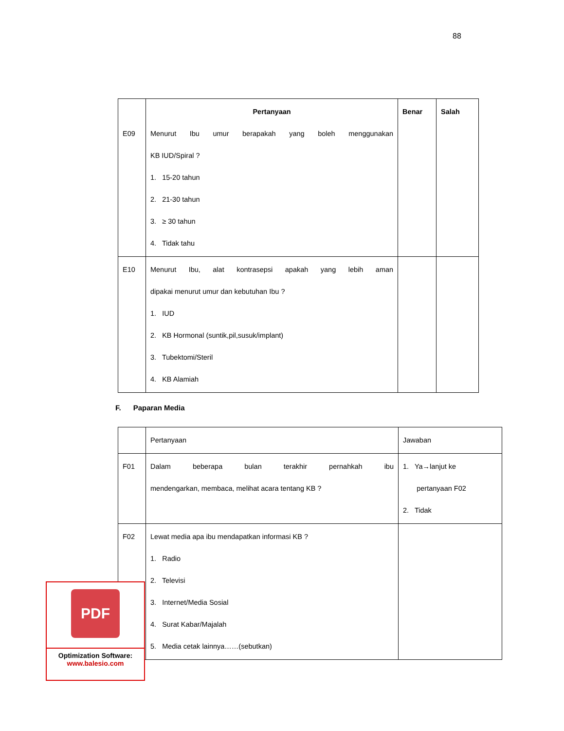88
| E09 | Pertanyaan Menurut Ibu umur berapakah yang boleh menggunakan KB IUD/Spiral ? 1. 15-20 tahun 2. 21-30 tahun 3. ≥ 30 tahun 4. Tidak tahu | Benar | Salah |
| E10 | Menurut Ibu, alat kontrasepsi apakah yang lebih aman dipakai menurut umur dan kebutuhan Ibu ? 1. IUD 2. KB Hormonal (suntik,pil,susuk/implant) 3. Tubektomi/Steril 4. KB Alamiah | | |
F. Paparan Media
| | Pertanyaan | Jawaban |
| F01 | Dalam beberapa bulan terakhir pernahkah ibu mendengarkan, membaca, melihat acara tentang KB ? | 1. Ya→lanjut ke pertanyaan F02 2. Tidak |
| F02 | Lewat media apa ibu mendapatkan informasi KB ? 1. Radio 2. Televisi 3. Internet/Media Sosial 4. Surat Kabar/Majalah 5. Media cetak lainnya……(sebutkan) | |
PDF
Optimization Software:
www.balesio.com